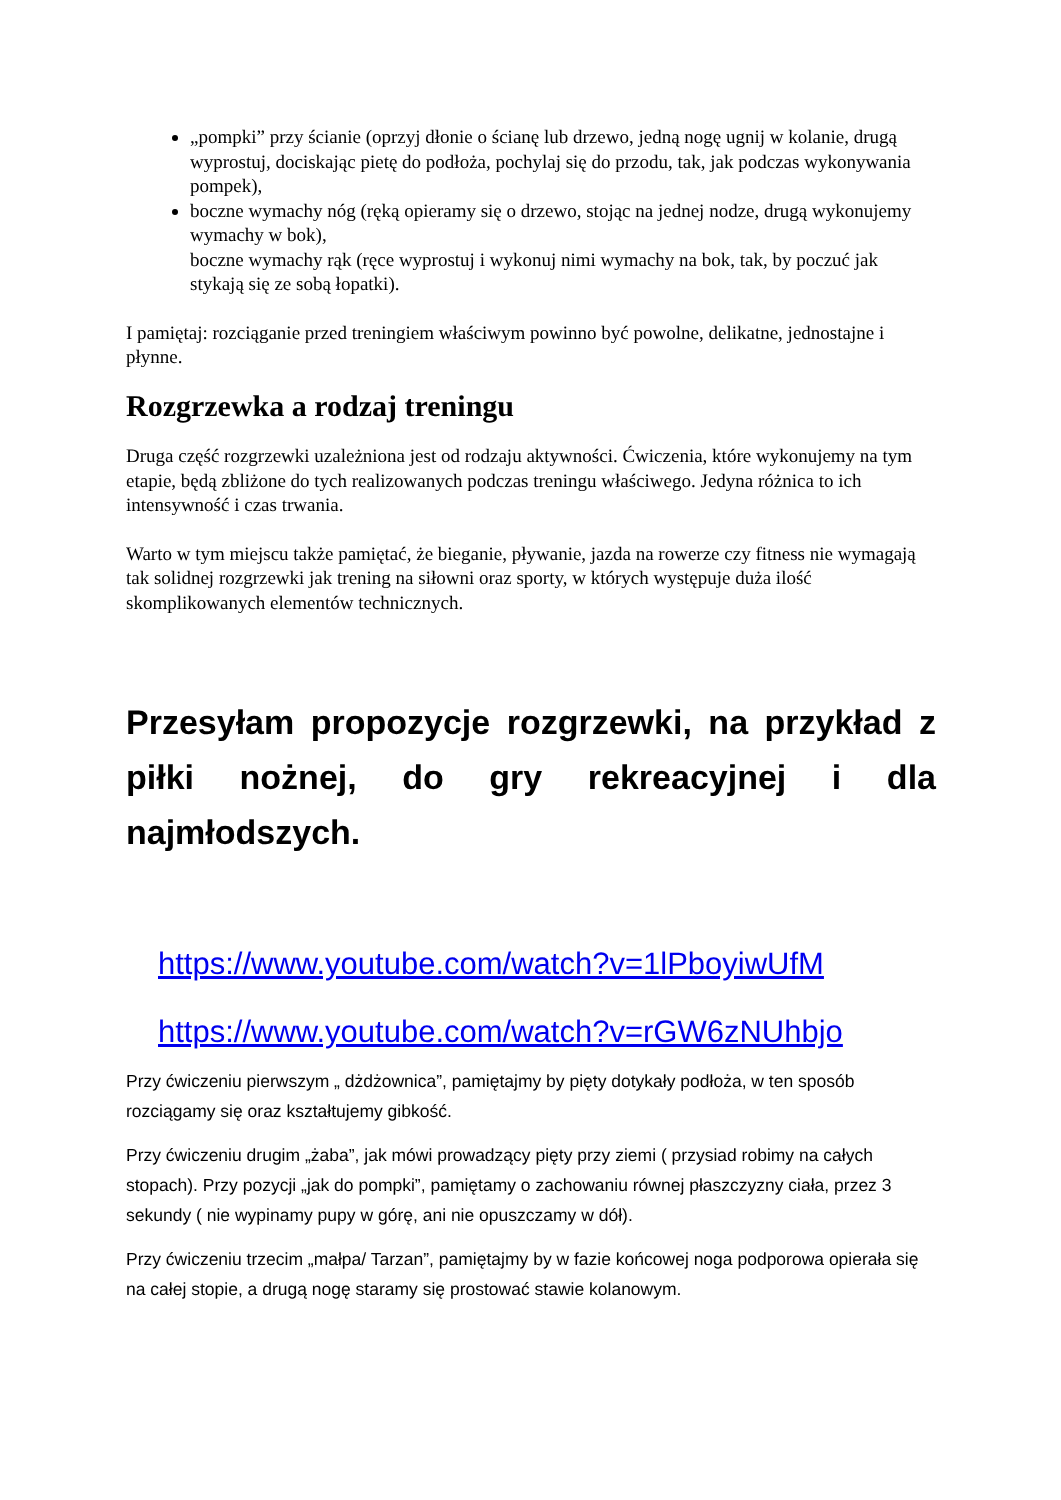„pompki” przy ścianie (oprzyj dłonie o ścianę lub drzewo, jedną nogę ugnij w kolanie, drugą wyprostuj, dociskając pietę do podłoża, pochylaj się do przodu, tak, jak podczas wykonywania pompek),
boczne wymachy nóg (ręką opieramy się o drzewo, stojąc na jednej nodze, drugą wykonujemy wymachy w bok),
boczne wymachy rąk (ręce wyprostuj i wykonuj nimi wymachy na bok, tak, by poczuć jak stykają się ze sobą łopatki).
I pamiętaj: rozciąganie przed treningiem właściwym powinno być powolne, delikatne, jednostajne i płynne.
Rozgrzewka a rodzaj treningu
Druga część rozgrzewki uzależniona jest od rodzaju aktywności. Ćwiczenia, które wykonujemy na tym etapie, będą zbliżone do tych realizowanych podczas treningu właściwego. Jedyna różnica to ich intensywność i czas trwania.
Warto w tym miejscu także pamiętać, że bieganie, pływanie, jazda na rowerze czy fitness nie wymagają tak solidnej rozgrzewki jak trening na siłowni oraz sporty, w których występuje duża ilość skomplikowanych elementów technicznych.
Przesyłam propozycje rozgrzewki, na przykład z piłki nożnej, do gry rekreacyjnej i dla najmłodszych.
https://www.youtube.com/watch?v=1lPboyiwUfM
https://www.youtube.com/watch?v=rGW6zNUhbjo
Przy ćwiczeniu pierwszym „ dżdżownica”, pamiętajmy by pięty dotykały podłoża, w ten sposób rozciągamy się oraz kształtujemy gibkość.
Przy ćwiczeniu drugim „żaba”, jak mówi prowadzący pięty przy ziemi ( przysiad robimy na całych stopach). Przy pozycji „jak do pompki”, pamiętamy o zachowaniu równej płaszczyzny ciała, przez 3 sekundy ( nie wypinamy pupy w górę, ani nie opuszczamy w dół).
Przy ćwiczeniu trzecim „małpa/ Tarzan”, pamiętajmy by w fazie końcowej noga podporowa opierała się na całej stopie, a drugą nogę staramy się prostować stawie kolanowym.